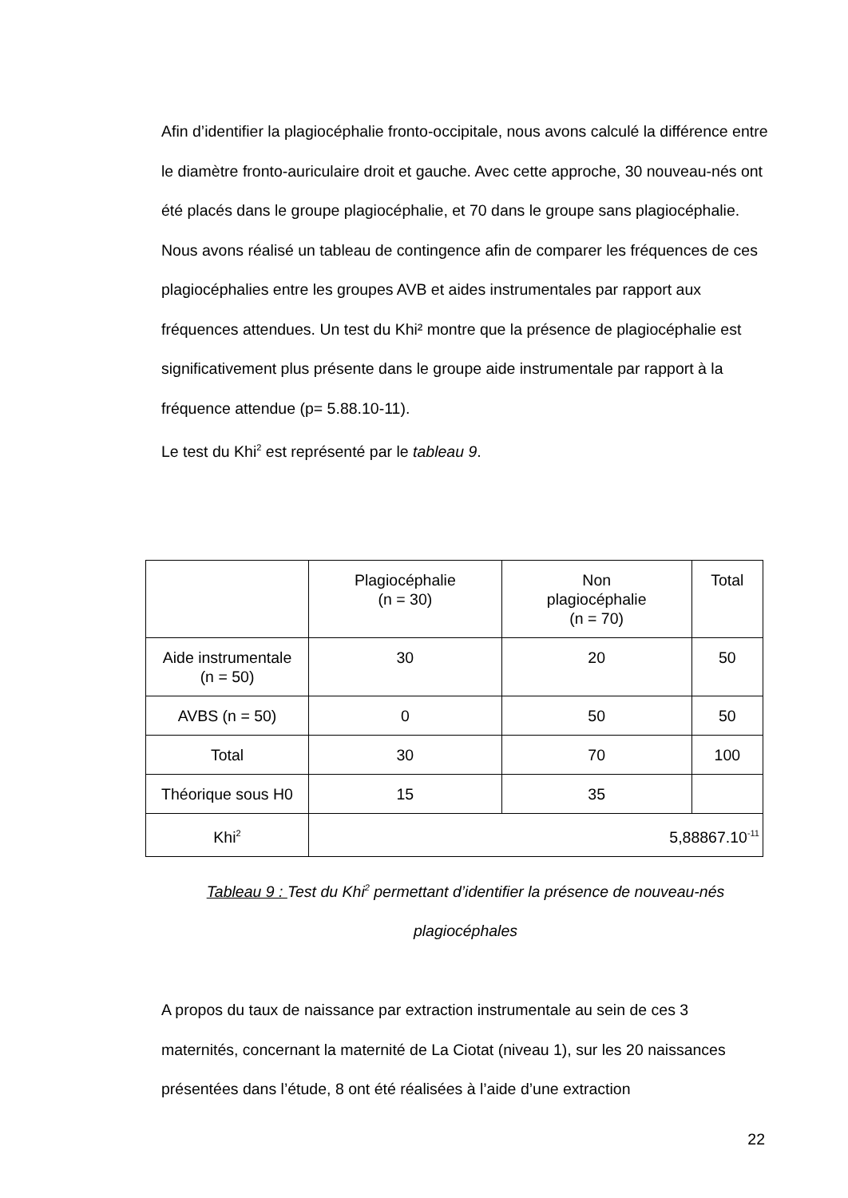Afin d’identifier la plagiocéphalie fronto-occipitale, nous avons calculé la différence entre le diamètre fronto-auriculaire droit et gauche. Avec cette approche, 30 nouveau-nés ont été placés dans le groupe plagiocéphalie, et 70 dans le groupe sans plagiocéphalie. Nous avons réalisé un tableau de contingence afin de comparer les fréquences de ces plagiocéphalies entre les groupes AVB et aides instrumentales par rapport aux fréquences attendues. Un test du Khi² montre que la présence de plagiocéphalie est significativement plus présente dans le groupe aide instrumentale par rapport à la fréquence attendue (p= 5.88.10-11).
Le test du Khi<sup>2</sup> est représenté par le tableau 9.
| | Plagiocéphalie (n = 30) | Non plagiocéphalie (n = 70) | Total |
| --- | --- | --- | --- |
| Aide instrumentale (n = 50) | 30 | 20 | 50 |
| AVBS (n = 50) | 0 | 50 | 50 |
| Total | 30 | 70 | 100 |
| Théorique sous H0 | 15 | 35 | |
| Khi<sup>2</sup> | 5,88867.10<sup>-11</sup> | | |
Tableau 9 : Test du Khi<sup>2</sup> permettant d’identifier la présence de nouveau-nés plagiocéphales
A propos du taux de naissance par extraction instrumentale au sein de ces 3 maternités, concernant la maternité de La Ciotat (niveau 1), sur les 20 naissances présentées dans l’étude, 8 ont été réalisées à l’aide d’une extraction
22